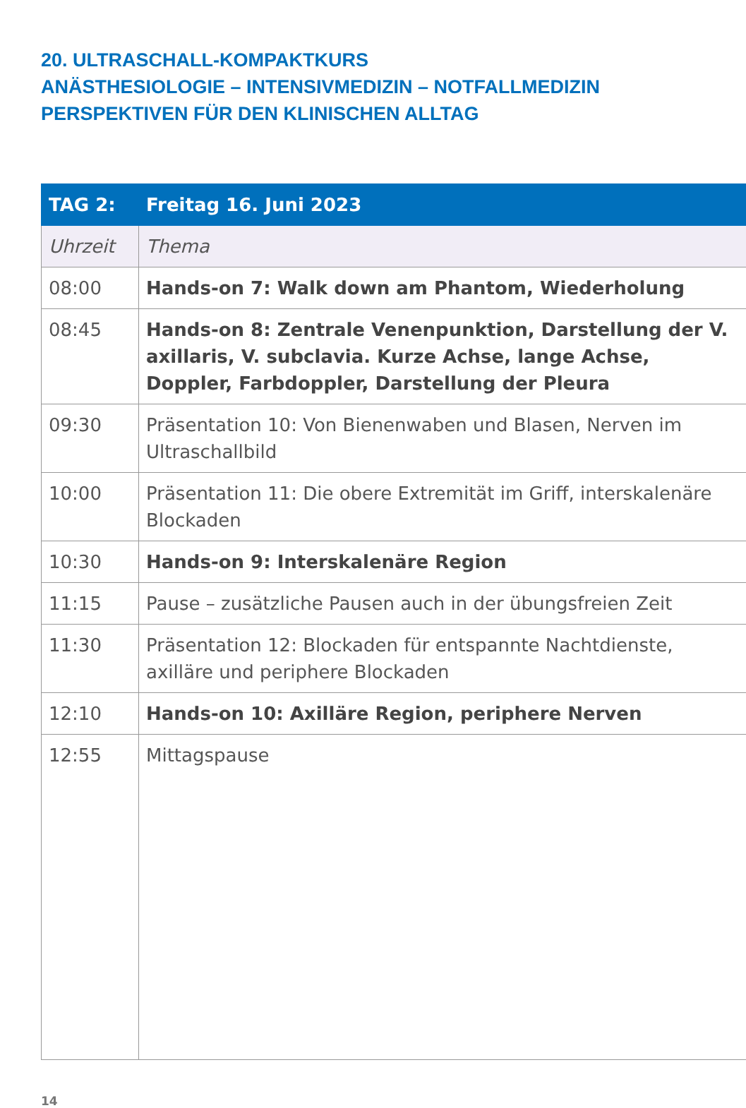20. ULTRASCHALL-KOMPAKTKURS
ANÄSTHESIOLOGIE – INTENSIVMEDIZIN – NOTFALLMEDIZIN
PERSPEKTIVEN FÜR DEN KLINISCHEN ALLTAG
| TAG 2: | Freitag 16. Juni 2023 |
| --- | --- |
| Uhrzeit | Thema |
| 08:00 | Hands-on 7: Walk down am Phantom, Wiederholung |
| 08:45 | Hands-on 8: Zentrale Venenpunktion, Darstellung der V. axillaris, V. subclavia. Kurze Achse, lange Achse, Doppler, Farbdoppler, Darstellung der Pleura |
| 09:30 | Präsentation 10: Von Bienenwaben und Blasen, Nerven im Ultraschallbild |
| 10:00 | Präsentation 11: Die obere Extremität im Griff, interskalenäre Blockaden |
| 10:30 | Hands-on 9: Interskalenäre Region |
| 11:15 | Pause – zusätzliche Pausen auch in der übungsfreien Zeit |
| 11:30 | Präsentation 12: Blockaden für entspannte Nachtdienste, axilläre und periphere Blockaden |
| 12:10 | Hands-on 10: Axilläre Region, periphere Nerven |
| 12:55 | Mittagspause |
14